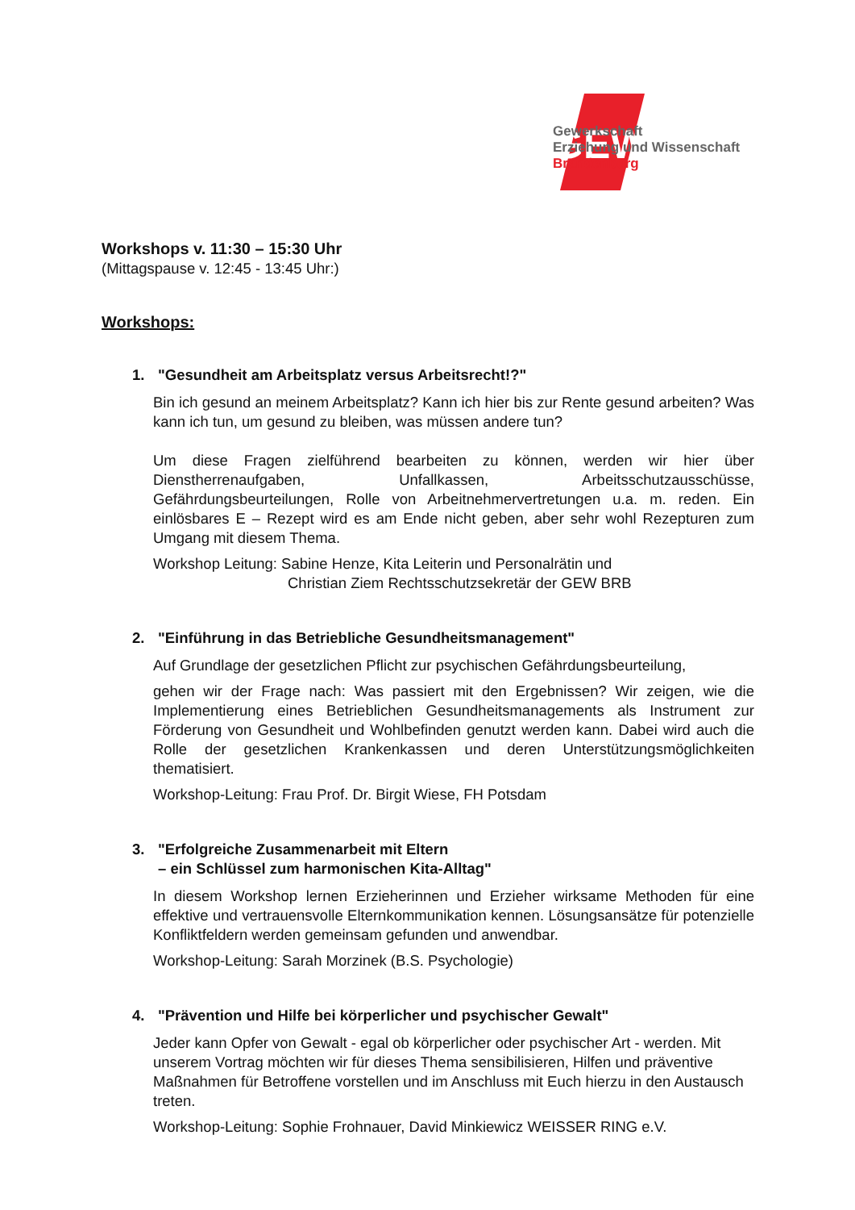GEW
Gewerkschaft
Erziehung und Wissenschaft
Brandenburg
Workshops v. 11:30 – 15:30 Uhr
(Mittagspause v. 12:45 - 13:45 Uhr:)
Workshops:
1. "Gesundheit am Arbeitsplatz versus Arbeitsrecht!?"
Bin ich gesund an meinem Arbeitsplatz? Kann ich hier bis zur Rente gesund arbeiten? Was kann ich tun, um gesund zu bleiben, was müssen andere tun?
Um diese Fragen zielführend bearbeiten zu können, werden wir hier über Dienstherrenaufgaben, Unfallkassen, Arbeitsschutzausschüsse, Gefährdungsbeurteilungen, Rolle von Arbeitnehmervertretungen u.a. m. reden. Ein einlösbares E – Rezept wird es am Ende nicht geben, aber sehr wohl Rezepturen zum Umgang mit diesem Thema.
Workshop Leitung: Sabine Henze, Kita Leiterin und Personalrätin und
Christian Ziem Rechtsschutzsekretär der GEW BRB
2. "Einführung in das Betriebliche Gesundheitsmanagement"
Auf Grundlage der gesetzlichen Pflicht zur psychischen Gefährdungsbeurteilung,
gehen wir der Frage nach: Was passiert mit den Ergebnissen? Wir zeigen, wie die Implementierung eines Betrieblichen Gesundheitsmanagements als Instrument zur Förderung von Gesundheit und Wohlbefinden genutzt werden kann. Dabei wird auch die Rolle der gesetzlichen Krankenkassen und deren Unterstützungsmöglichkeiten thematisiert.
Workshop-Leitung: Frau Prof. Dr. Birgit Wiese, FH Potsdam
3. "Erfolgreiche Zusammenarbeit mit Eltern
– ein Schlüssel zum harmonischen Kita-Alltag"
In diesem Workshop lernen Erzieherinnen und Erzieher wirksame Methoden für eine effektive und vertrauensvolle Elternkommunikation kennen. Lösungsansätze für potenzielle Konfliktfeldern werden gemeinsam gefunden und anwendbar.
Workshop-Leitung: Sarah Morzinek (B.S. Psychologie)
4. "Prävention und Hilfe bei körperlicher und psychischer Gewalt"
Jeder kann Opfer von Gewalt - egal ob körperlicher oder psychischer Art - werden. Mit unserem Vortrag möchten wir für dieses Thema sensibilisieren, Hilfen und präventive Maßnahmen für Betroffene vorstellen und im Anschluss mit Euch hierzu in den Austausch treten.
Workshop-Leitung: Sophie Frohnauer, David Minkiewicz WEISSER RING e.V.